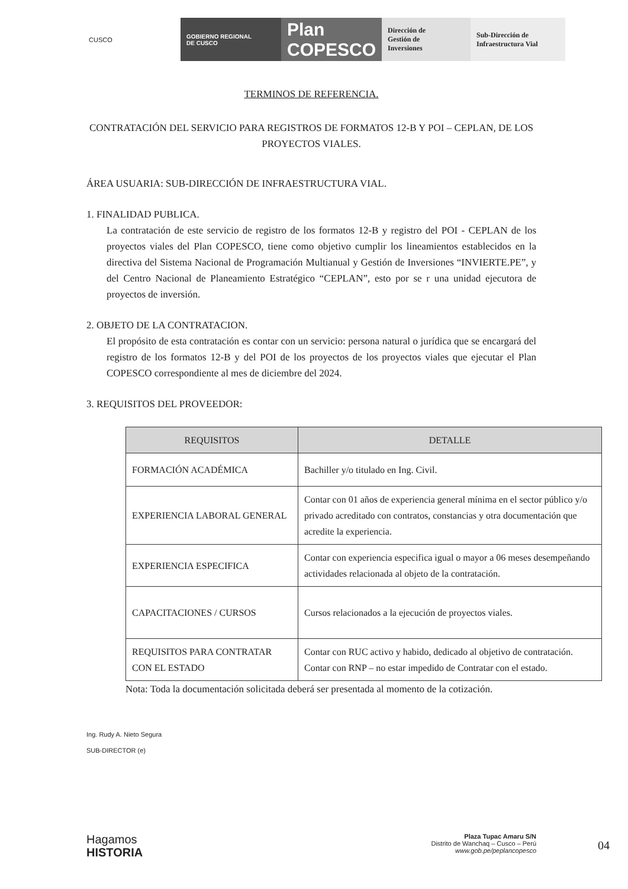CUSCO GOBIERNO REGIONAL
DE CUSCO
Plan COPESCO
Dirección de
Gestión de
Inversiones
Sub-Dirección de
Infraestructura Vial
TERMINOS DE REFERENCIA.
CONTRATACIÓN DEL SERVICIO PARA REGISTROS DE FORMATOS 12-B Y POI – CEPLAN, DE LOS PROYECTOS VIALES.
ÁREA USUARIA: SUB-DIRECCIÓN DE INFRAESTRUCTURA VIAL.
1. FINALIDAD PUBLICA.
La contratación de este servicio de registro de los formatos 12-B y registro del POI - CEPLAN de los proyectos viales del Plan COPESCO, tiene como objetivo cumplir los lineamientos establecidos en la directiva del Sistema Nacional de Programación Multianual y Gestión de Inversiones “INVIERTE.PE”, y del Centro Nacional de Planeamiento Estratégico “CEPLAN”, esto por se r una unidad ejecutora de proyectos de inversión.
2. OBJETO DE LA CONTRATACION.
El propósito de esta contratación es contar con un servicio: persona natural o jurídica que se encargará del registro de los formatos 12-B y del POI de los proyectos de los proyectos viales que ejecutar el Plan COPESCO correspondiente al mes de diciembre del 2024.
3. REQUISITOS DEL PROVEEDOR:
| REQUISITOS | DETALLE |
| --- | --- |
| FORMACIÓN ACADÉMICA | Bachiller y/o titulado en Ing. Civil. |
| EXPERIENCIA LABORAL GENERAL | Contar con 01 años de experiencia general mínima en el sector público y/o privado acreditado con contratos, constancias y otra documentación que acredite la experiencia. |
| EXPERIENCIA ESPECIFICA | Contar con experiencia especifica igual o mayor a 06 meses desempeñando actividades relacionada al objeto de la contratación. |
| CAPACITACIONES / CURSOS | Cursos relacionados a la ejecución de proyectos viales. |
| REQUISITOS PARA CONTRATAR CON EL ESTADO | Contar con RUC activo y habido, dedicado al objetivo de contratación. Contar con RNP – no estar impedido de Contratar con el estado. |
Nota: Toda la documentación solicitada deberá ser presentada al momento de la cotización.
Ing. Rudy A. Nieto Segura SUB-DIRECTOR (e)
Hagamos
HISTORIA
Plaza Tupac Amaru S/N
Distrito de Wanchaq – Cusco – Perú
www.gob.pe/peplancopesco
04